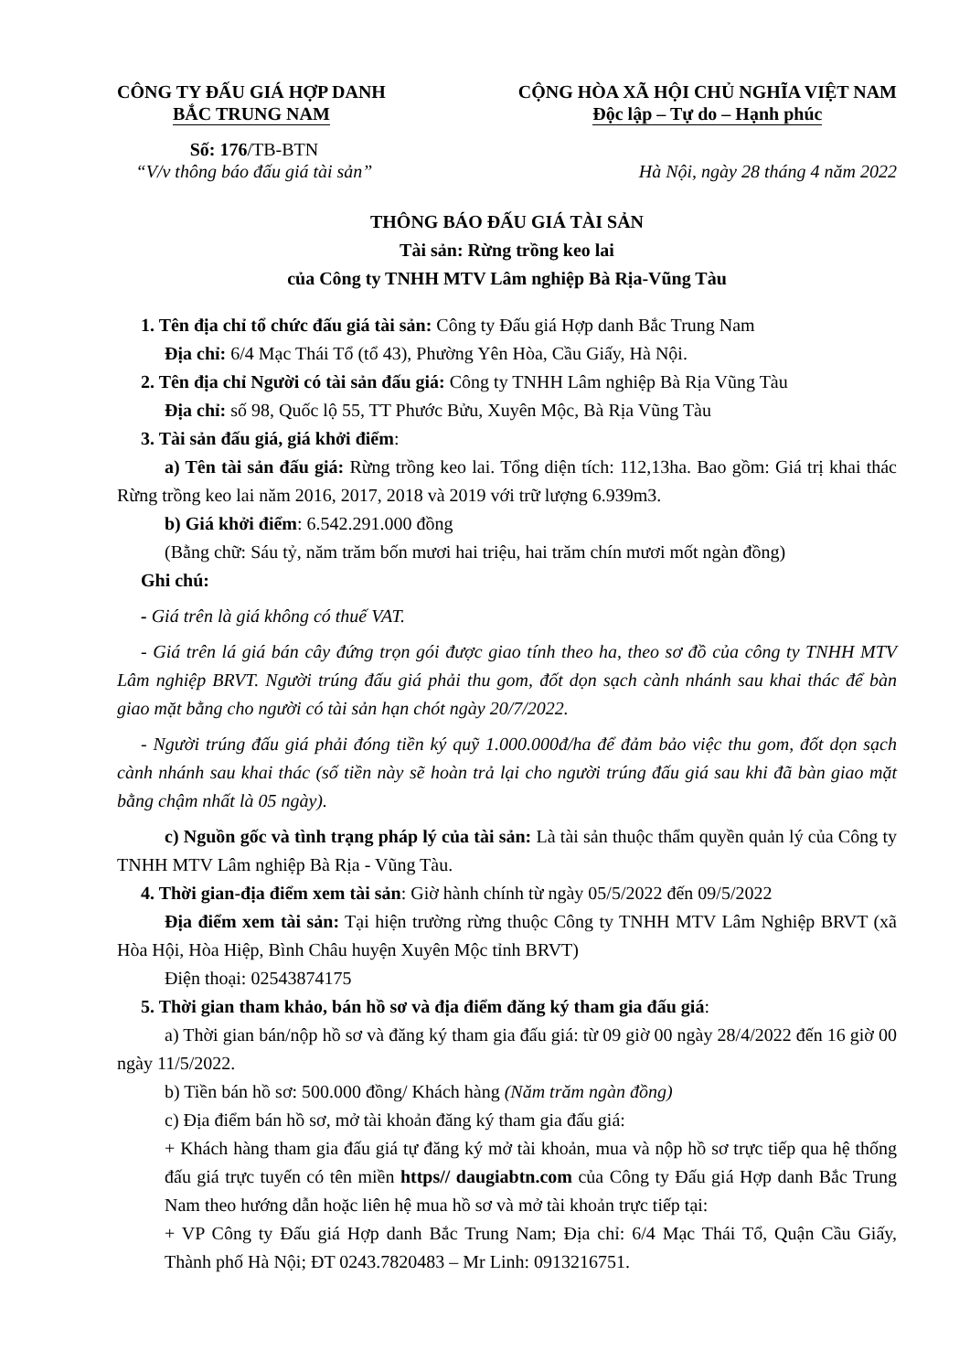CÔNG TY ĐẤU GIÁ HỢP DANH
BẮC TRUNG NAM
CỘNG HÒA XÃ HỘI CHỦ NGHĨA VIỆT NAM
Độc lập – Tự do – Hạnh phúc
Số: 176/TB-BTN
“V/v thông báo đấu giá tài sản”
Hà Nội, ngày 28 tháng 4 năm 2022
THÔNG BÁO ĐẤU GIÁ TÀI SẢN
Tài sản: Rừng trồng keo lai
của Công ty TNHH MTV Lâm nghiệp Bà Rịa-Vũng Tàu
1. Tên địa chỉ tổ chức đấu giá tài sản: Công ty Đấu giá Hợp danh Bắc Trung Nam
Địa chỉ: 6/4 Mạc Thái Tổ (tổ 43), Phường Yên Hòa, Cầu Giấy, Hà Nội.
2. Tên địa chỉ Người có tài sản đấu giá: Công ty TNHH Lâm nghiệp Bà Rịa Vũng Tàu
Địa chỉ: số 98, Quốc lộ 55, TT Phước Bửu, Xuyên Mộc, Bà Rịa Vũng Tàu
3. Tài sản đấu giá, giá khởi điểm:
a) Tên tài sản đấu giá: Rừng trồng keo lai. Tổng diện tích: 112,13ha. Bao gồm: Giá trị khai thác Rừng trồng keo lai năm 2016, 2017, 2018 và 2019 với trữ lượng 6.939m3.
b) Giá khởi điểm: 6.542.291.000 đồng
(Bằng chữ: Sáu tỷ, năm trăm bốn mươi hai triệu, hai trăm chín mươi mốt ngàn đồng)
Ghi chú:
- Giá trên là giá không có thuế VAT.
- Giá trên lá giá bán cây đứng trọn gói được giao tính theo ha, theo sơ đồ của công ty TNHH MTV Lâm nghiệp BRVT. Người trúng đấu giá phải thu gom, đốt dọn sạch cành nhánh sau khai thác để bàn giao mặt bằng cho người có tài sản hạn chót ngày 20/7/2022.
- Người trúng đấu giá phải đóng tiền ký quỹ 1.000.000đ/ha để đảm bảo việc thu gom, đốt dọn sạch cành nhánh sau khai thác (số tiền này sẽ hoàn trả lại cho người trúng đấu giá sau khi đã bàn giao mặt bằng chậm nhất là 05 ngày).
c) Nguồn gốc và tình trạng pháp lý của tài sản: Là tài sản thuộc thẩm quyền quản lý của Công ty TNHH MTV Lâm nghiệp Bà Rịa - Vũng Tàu.
4. Thời gian-địa điểm xem tài sản: Giờ hành chính từ ngày 05/5/2022 đến 09/5/2022
Địa điểm xem tài sản: Tại hiện trường rừng thuộc Công ty TNHH MTV Lâm Nghiệp BRVT (xã Hòa Hội, Hòa Hiệp, Bình Châu huyện Xuyên Mộc tỉnh BRVT)
Điện thoại: 02543874175
5. Thời gian tham khảo, bán hồ sơ và địa điểm đăng ký tham gia đấu giá:
a) Thời gian bán/nộp hồ sơ và đăng ký tham gia đấu giá: từ 09 giờ 00 ngày 28/4/2022 đến 16 giờ 00 ngày 11/5/2022.
b) Tiền bán hồ sơ: 500.000 đồng/ Khách hàng (Năm trăm ngàn đồng)
c) Địa điểm bán hồ sơ, mở tài khoản đăng ký tham gia đấu giá:
+ Khách hàng tham gia đấu giá tự đăng ký mở tài khoản, mua và nộp hồ sơ trực tiếp qua hệ thống đấu giá trực tuyến có tên miền https// daugiabtn.com của Công ty Đấu giá Hợp danh Bắc Trung Nam theo hướng dẫn hoặc liên hệ mua hồ sơ và mở tài khoản trực tiếp tại:
+ VP Công ty Đấu giá Hợp danh Bắc Trung Nam; Địa chỉ: 6/4 Mạc Thái Tổ, Quận Cầu Giấy, Thành phố Hà Nội; ĐT 0243.7820483 – Mr Linh: 0913216751.